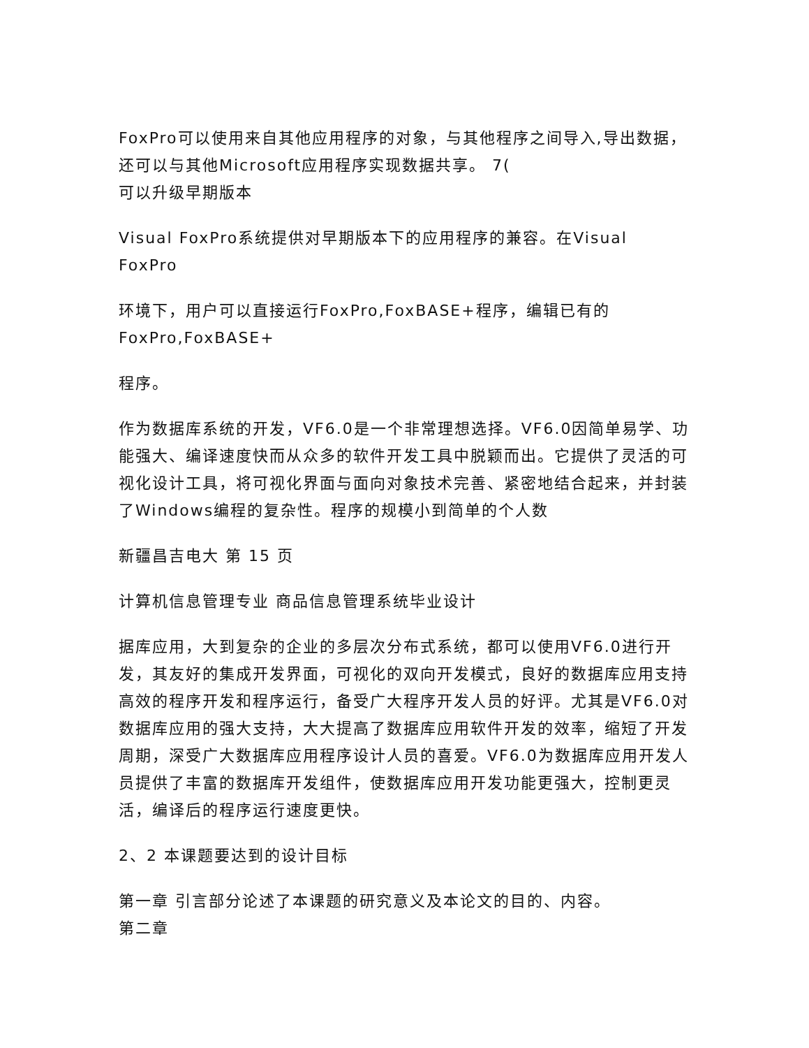FoxPro可以使用来自其他应用程序的对象，与其他程序之间导入,导出数据，还可以与其他Microsoft应用程序实现数据共享。 7(
可以升级早期版本
Visual FoxPro系统提供对早期版本下的应用程序的兼容。在Visual FoxPro
环境下，用户可以直接运行FoxPro,FoxBASE+程序，编辑已有的FoxPro,FoxBASE+
程序。
作为数据库系统的开发，VF6.0是一个非常理想选择。VF6.0因简单易学、功能强大、编译速度快而从众多的软件开发工具中脱颖而出。它提供了灵活的可视化设计工具，将可视化界面与面向对象技术完善、紧密地结合起来，并封装了Windows编程的复杂性。程序的规模小到简单的个人数
新疆昌吉电大 第 15 页
计算机信息管理专业 商品信息管理系统毕业设计
据库应用，大到复杂的企业的多层次分布式系统，都可以使用VF6.0进行开发，其友好的集成开发界面，可视化的双向开发模式，良好的数据库应用支持高效的程序开发和程序运行，备受广大程序开发人员的好评。尤其是VF6.0对数据库应用的强大支持，大大提高了数据库应用软件开发的效率，缩短了开发周期，深受广大数据库应用程序设计人员的喜爱。VF6.0为数据库应用开发人员提供了丰富的数据库开发组件，使数据库应用开发功能更强大，控制更灵活，编译后的程序运行速度更快。
2、2 本课题要达到的设计目标
第一章 引言部分论述了本课题的研究意义及本论文的目的、内容。
第二章